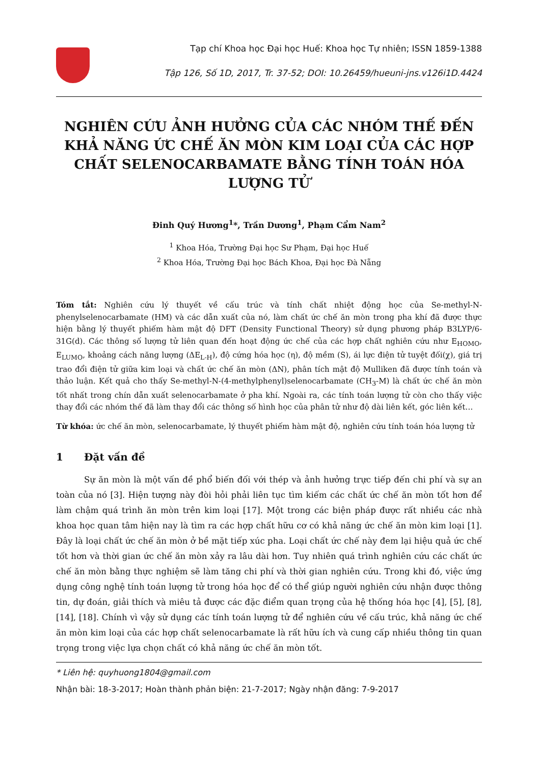Tạp chí Khoa học Đại học Huế: Khoa học Tự nhiên; ISSN 1859-1388
Tập 126, Số 1D, 2017, Tr. 37-52; DOI: 10.26459/hueuni-jns.v126i1D.4424
NGHIÊN CỨU ẢNH HƯỞNG CỦA CÁC NHÓM THẾ ĐẾN KHẢ NĂNG ỨC CHẾ ĂN MÒN KIM LOẠI CỦA CÁC HỢP CHẤT SELENOCARBAMATE BẰNG TÍNH TOÁN HÓA LƯỢNG TỬ
Đinh Quý Hương<sup>1</sup>*, Trần Dương<sup>1</sup>, Phạm Cẩm Nam<sup>2</sup>
<sup>1</sup> Khoa Hóa, Trường Đại học Sư Phạm, Đại học Huế
<sup>2</sup> Khoa Hóa, Trường Đại học Bách Khoa, Đại học Đà Nẵng
Tóm tắt: Nghiên cứu lý thuyết về cấu trúc và tính chất nhiệt động học của Se-methyl-N-phenylselenocarbamate (HM) và các dẫn xuất của nó, làm chất ức chế ăn mòn trong pha khí đã được thực hiện bằng lý thuyết phiếm hàm mật độ DFT (Density Functional Theory) sử dụng phương pháp B3LYP/6-31G(d). Các thông số lượng tử liên quan đến hoạt động ức chế của các hợp chất nghiên cứu như E<sub>HOMO</sub>, E<sub>LUMO</sub>, khoảng cách năng lượng (ΔE<sub>L-H</sub>), độ cứng hóa học (η), độ mềm (S), ái lực điện tử tuyệt đối(χ), giá trị trao đổi điện tử giữa kim loại và chất ức chế ăn mòn (ΔN), phân tích mật độ Mulliken đã được tính toán và thảo luận. Kết quả cho thấy Se-methyl-N-(4-methylphenyl)selenocarbamate (CH<sub>3</sub>-M) là chất ức chế ăn mòn tốt nhất trong chín dẫn xuất selenocarbamate ở pha khí. Ngoài ra, các tính toán lượng tử còn cho thấy việc thay đổi các nhóm thế đã làm thay đổi các thông số hình học của phân tử như độ dài liên kết, góc liên kết…
Từ khóa: ức chế ăn mòn, selenocarbamate, lý thuyết phiếm hàm mật độ, nghiên cứu tính toán hóa lượng tử
1 Đặt vấn đề
Sự ăn mòn là một vấn đề phổ biến đối với thép và ảnh hưởng trực tiếp đến chi phí và sự an toàn của nó [3]. Hiện tượng này đòi hỏi phải liên tục tìm kiếm các chất ức chế ăn mòn tốt hơn để làm chậm quá trình ăn mòn trên kim loại [17]. Một trong các biện pháp được rất nhiều các nhà khoa học quan tâm hiện nay là tìm ra các hợp chất hữu cơ có khả năng ức chế ăn mòn kim loại [1]. Đây là loại chất ức chế ăn mòn ở bề mặt tiếp xúc pha. Loại chất ức chế này đem lại hiệu quả ức chế tốt hơn và thời gian ức chế ăn mòn xảy ra lâu dài hơn. Tuy nhiên quá trình nghiên cứu các chất ức chế ăn mòn bằng thực nghiệm sẽ làm tăng chi phí và thời gian nghiên cứu. Trong khi đó, việc ứng dụng công nghệ tính toán lượng tử trong hóa học để có thể giúp người nghiên cứu nhận được thông tin, dự đoán, giải thích và miêu tả được các đặc điểm quan trọng của hệ thống hóa học [4], [5], [8], [14], [18]. Chính vì vậy sử dụng các tính toán lượng tử để nghiên cứu về cấu trúc, khả năng ức chế ăn mòn kim loại của các hợp chất selenocarbamate là rất hữu ích và cung cấp nhiều thông tin quan trọng trong việc lựa chọn chất có khả năng ức chế ăn mòn tốt.
* Liên hệ: quyhuong1804@gmail.com
Nhận bài: 18-3-2017; Hoàn thành phản biện: 21-7-2017; Ngày nhận đăng: 7-9-2017